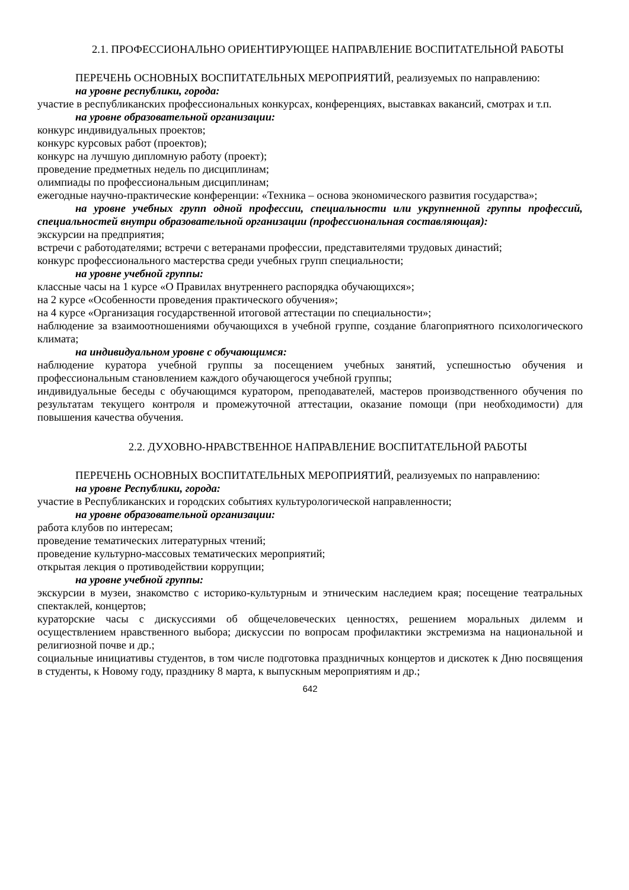2.1. ПРОФЕССИОНАЛЬНО ОРИЕНТИРУЮЩЕЕ НАПРАВЛЕНИЕ ВОСПИТАТЕЛЬНОЙ РАБОТЫ
ПЕРЕЧЕНЬ ОСНОВНЫХ ВОСПИТАТЕЛЬНЫХ МЕРОПРИЯТИЙ, реализуемых по направлению:
на уровне республики, города:
участие в республиканских профессиональных конкурсах, конференциях, выставках вакансий, смотрах и т.п.
на уровне образовательной организации:
конкурс индивидуальных проектов;
конкурс курсовых работ (проектов);
конкурс на лучшую дипломную работу (проект);
проведение предметных недель по дисциплинам;
олимпиады по профессиональным дисциплинам;
ежегодные научно-практические конференции: «Техника – основа экономического развития государства»;
на уровне учебных групп одной профессии, специальности или укрупненной группы профессий, специальностей внутри образовательной организации (профессиональная составляющая):
экскурсии на предприятия;
встречи с работодателями; встречи с ветеранами профессии, представителями трудовых династий;
конкурс профессионального мастерства среди учебных групп специальности;
на уровне учебной группы:
классные часы на 1 курсе «О Правилах внутреннего распорядка обучающихся»;
на 2 курсе «Особенности проведения практического обучения»;
на 4 курсе «Организация государственной итоговой аттестации по специальности»;
наблюдение за взаимоотношениями обучающихся в учебной группе, создание благоприятного психологического климата;
на индивидуальном уровне с обучающимся:
наблюдение куратора учебной группы за посещением учебных занятий, успешностью обучения и профессиональным становлением каждого обучающегося учебной группы;
индивидуальные беседы с обучающимся куратором, преподавателей, мастеров производственного обучения по результатам текущего контроля и промежуточной аттестации, оказание помощи (при необходимости) для повышения качества обучения.
2.2. ДУХОВНО-НРАВСТВЕННОЕ НАПРАВЛЕНИЕ ВОСПИТАТЕЛЬНОЙ РАБОТЫ
ПЕРЕЧЕНЬ ОСНОВНЫХ ВОСПИТАТЕЛЬНЫХ МЕРОПРИЯТИЙ, реализуемых по направлению:
на уровне Республики, города:
участие в Республиканских и городских событиях культурологической направленности;
на уровне образовательной организации:
работа клубов по интересам;
проведение тематических литературных чтений;
проведение культурно-массовых тематических мероприятий;
открытая лекция о противодействии коррупции;
на уровне учебной группы:
экскурсии в музеи, знакомство с историко-культурным и этническим наследием края; посещение театральных спектаклей, концертов;
кураторские часы с дискуссиями об общечеловеческих ценностях, решением моральных дилемм и осуществлением нравственного выбора; дискуссии по вопросам профилактики экстремизма на национальной и религиозной почве и др.;
социальные инициативы студентов, в том числе подготовка праздничных концертов и дискотек к Дню посвящения в студенты, к Новому году, празднику 8 марта, к выпускным мероприятиям и др.;
642